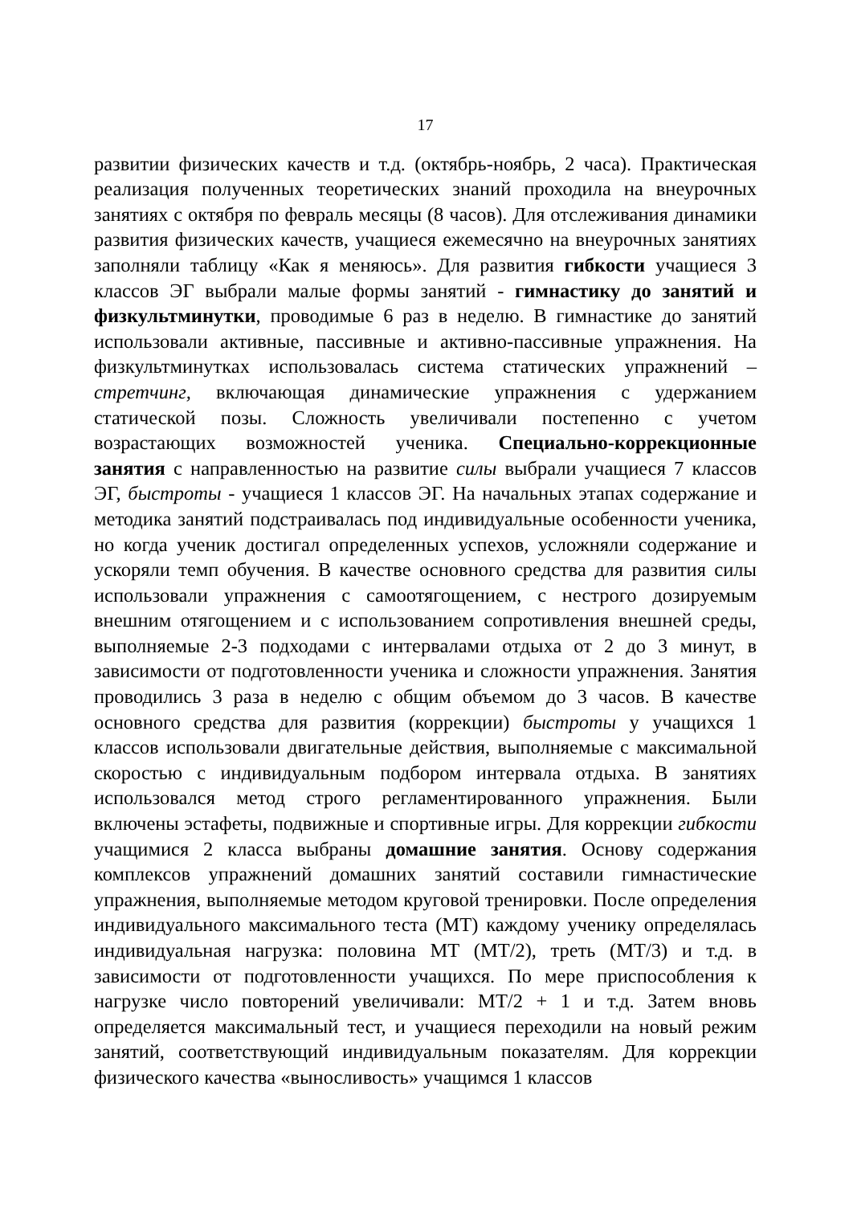17
развитии физических качеств и т.д. (октябрь-ноябрь, 2 часа). Практическая реализация полученных теоретических знаний проходила на внеурочных занятиях с октября по февраль месяцы (8 часов). Для отслеживания динамики развития физических качеств, учащиеся ежемесячно на внеурочных занятиях заполняли таблицу «Как я меняюсь». Для развития гибкости учащиеся 3 классов ЭГ выбрали малые формы занятий - гимнастику до занятий и физкультминутки, проводимые 6 раз в неделю. В гимнастике до занятий использовали активные, пассивные и активно-пассивные упражнения. На физкультминутках использовалась система статических упражнений – стретчинг, включающая динамические упражнения с удержанием статической позы. Сложность увеличивали постепенно с учетом возрастающих возможностей ученика. Специально-коррекционные занятия с направленностью на развитие силы выбрали учащиеся 7 классов ЭГ, быстроты - учащиеся 1 классов ЭГ. На начальных этапах содержание и методика занятий подстраивалась под индивидуальные особенности ученика, но когда ученик достигал определенных успехов, усложняли содержание и ускоряли темп обучения. В качестве основного средства для развития силы использовали упражнения с самоотягощением, с нестрого дозируемым внешним отягощением и с использованием сопротивления внешней среды, выполняемые 2-3 подходами с интервалами отдыха от 2 до 3 минут, в зависимости от подготовленности ученика и сложности упражнения. Занятия проводились 3 раза в неделю с общим объемом до 3 часов. В качестве основного средства для развития (коррекции) быстроты у учащихся 1 классов использовали двигательные действия, выполняемые с максимальной скоростью с индивидуальным подбором интервала отдыха. В занятиях использовался метод строго регламентированного упражнения. Были включены эстафеты, подвижные и спортивные игры. Для коррекции гибкости учащимися 2 класса выбраны домашние занятия. Основу содержания комплексов упражнений домашних занятий составили гимнастические упражнения, выполняемые методом круговой тренировки. После определения индивидуального максимального теста (МТ) каждому ученику определялась индивидуальная нагрузка: половина МТ (МТ/2), треть (МТ/3) и т.д. в зависимости от подготовленности учащихся. По мере приспособления к нагрузке число повторений увеличивали: МТ/2 + 1 и т.д. Затем вновь определяется максимальный тест, и учащиеся переходили на новый режим занятий, соответствующий индивидуальным показателям. Для коррекции физического качества «выносливость» учащимся 1 классов